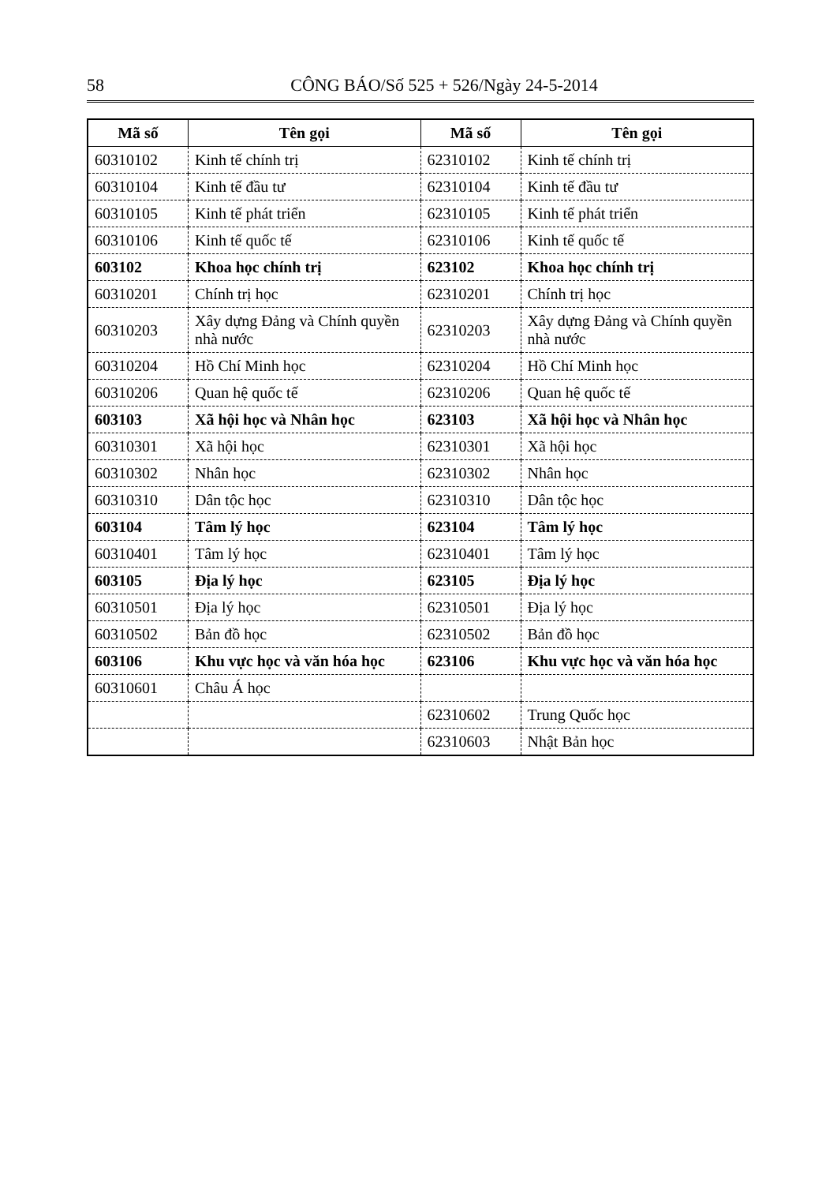58 CÔNG BÁO/Số 525 + 526/Ngày 24-5-2014
| Mã số | Tên gọi | Mã số | Tên gọi |
| --- | --- | --- | --- |
| 60310102 | Kinh tế chính trị | 62310102 | Kinh tế chính trị |
| 60310104 | Kinh tế đầu tư | 62310104 | Kinh tế đầu tư |
| 60310105 | Kinh tế phát triển | 62310105 | Kinh tế phát triển |
| 60310106 | Kinh tế quốc tế | 62310106 | Kinh tế quốc tế |
| 603102 | Khoa học chính trị | 623102 | Khoa học chính trị |
| 60310201 | Chính trị học | 62310201 | Chính trị học |
| 60310203 | Xây dựng Đảng và Chính quyền nhà nước | 62310203 | Xây dựng Đảng và Chính quyền nhà nước |
| 60310204 | Hồ Chí Minh học | 62310204 | Hồ Chí Minh học |
| 60310206 | Quan hệ quốc tế | 62310206 | Quan hệ quốc tế |
| 603103 | Xã hội học và Nhân học | 623103 | Xã hội học và Nhân học |
| 60310301 | Xã hội học | 62310301 | Xã hội học |
| 60310302 | Nhân học | 62310302 | Nhân học |
| 60310310 | Dân tộc học | 62310310 | Dân tộc học |
| 603104 | Tâm lý học | 623104 | Tâm lý học |
| 60310401 | Tâm lý học | 62310401 | Tâm lý học |
| 603105 | Địa lý học | 623105 | Địa lý học |
| 60310501 | Địa lý học | 62310501 | Địa lý học |
| 60310502 | Bản đồ học | 62310502 | Bản đồ học |
| 603106 | Khu vực học và văn hóa học | 623106 | Khu vực học và văn hóa học |
| 60310601 | Châu Á học | | |
| | | 62310602 | Trung Quốc học |
| | | 62310603 | Nhật Bản học |